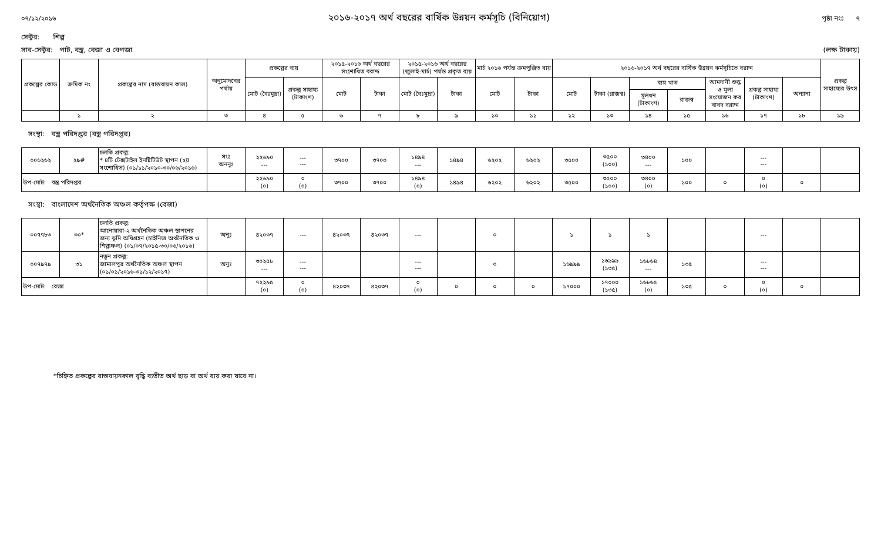০৭/১২/২০১৬
২০১৬-২০১৭ অর্থ বছরের বার্ষিক উন্নয়ন কর্মসূচি (বিনিয়োগ)
পৃষ্ঠা নংঃ ৭
সেক্টর: শিল্প
সাব-সেক্টর: পাট, বস্ত্র, বেজা ও বেপজা (লক্ষ টাকায়)
| প্রকল্পের কোড | ক্রমিক নং | প্রকল্পের নাম (বাস্তবায়ন কাল) | অনুমোদনের পর্যায় | প্রকল্পের ব্যয় | | ২০১৫-২০১৬ অর্থ বছরের সংশোধিত বরাদ্দ | | ২০১৫-২০১৬ অর্থ বছরের (জুলাই-মার্চ) পর্যন্ত প্রকৃত ব্যয় | | মার্চ ২০১৬ পর্যন্ত ক্রমপুঞ্জিত ব্যয় | | ২০১৬-২০১৭ অর্থ বছরের বার্ষিক উন্নয়ন কর্মসূচিতে বরাদ্দ | | | | | | | প্রকল্প সাহায্যের উৎস |
| --- | --- | --- | --- | --- | --- | --- | --- | --- | --- | --- | --- | --- | --- | --- | --- | --- | --- | --- | --- |
| | | | | মোট (বৈঃমুদ্রা) | প্রকল্প সাহায্য (টাকাংশ) | মোট | টাকা | মোট (বৈঃমুদ্রা) | টাকা | মোট | টাকা | মোট | টাকা (রাজস্ব) | ব্যয় খাত | | আমদানী শুল্ক ও মূল্য সংযোজন কর বাবদ বরাদ্দ | প্রকল্প সাহায্য (টাকাংশ) | অন্যান্য | |
| | | | | | | | | | | | | | | মূলধন (টাকাংশ) | রাজস্ব | | | | |
| | ১ | ২ | ৩ | ৪ | ৫ | ৬ | ৭ | ৮ | ৯ | ১০ | ১১ | ১২ | ১৩ | ১৪ | ১৫ | ১৬ | ১৭ | ১৮ | ১৯ |
সংস্থা: বস্ত্র পরিদপ্তর (বস্ত্র পরিদপ্তর)
| ০০৬২৬২ | ২৯# | চলতি প্রকল্প: * ৪টি টেক্সটাইল ইনষ্টিটিউট স্থাপন (২য় সংশোধিত) (০১/১১/২০১০-৩০/০৬/২০১৬) | সংঃ অননুঃ | ২২৬৯০ --- | --- --- | ৩৭০০ | ৩৭০০ | ১৪৯৪ --- | ১৪৯৪ | ৬২০২ | ৬২০২ | ৩৫০০ | ৩৫০০ (১০০) | ৩৪০০ --- | ১০০ | | --- --- | | |
| উপ-মোট: বস্ত্র পরিদপ্তর | | | | ২২৬৯০ (০) | ০ (০) | ৩৭০০ | ৩৭০০ | ১৪৯৪ (০) | ১৪৯৪ | ৬২০২ | ৬২০২ | ৩৫০০ | ৩৫০০ (১০০) | ৩৪০০ (০) | ১০০ | ০ | ০ (০) | ০ | |
সংস্থা: বাংলাদেশ অর্থনৈতিক অঞ্চল কর্তৃপক্ষ (বেজা)
| ০০৭৭৮৩ | ৩০* | চলতি প্রকল্প: আনোয়ারা-২ অর্থনৈতিক অঞ্চল স্থাপনের জন্য ভূমি অধিগ্রহন (চাইনিজ অর্থনৈতিক ও শিল্পাঞ্চল) (০১/০৭/২০১৫-৩০/০৬/২০১৬) | অনুঃ | ৪২০৩৭ | --- | ৪২০৩৭ | ৪২০৩৭ | --- | | ০ | | ১ | ১ | ১ | | | --- | | |
| ০০৭৯৭৯ | ৩১ | নতুন প্রকল্প: জামালপুর অর্থনৈতিক অঞ্চল স্থাপন (০১/০১/২০১৬-৩১/১২/২০১৭) | অনুঃ | ৩০২৫৮ --- | --- --- | | | --- --- | | ০ | | ১৬৯৯৯ | ১৬৯৯৯ (১৩৫) | ১৬৮৬৪ --- | ১৩৫ | | --- --- | | |
| উপ-মোট: বেজা | | | | ৭২২৯৫ (০) | ০ (০) | ৪২০৩৭ | ৪২০৩৭ | ০ (০) | ০ | ০ | ০ | ১৭০০০ | ১৭০০০ (১৩৫) | ১৬৮৬৫ (০) | ১৩৫ | ০ | ০ (০) | ০ | |
*চিহ্নিত প্রকল্পের বাস্তবায়নকাল বৃদ্ধি ব্যতীত অর্থ ছাড় বা অর্থ ব্যয় করা যাবে না।